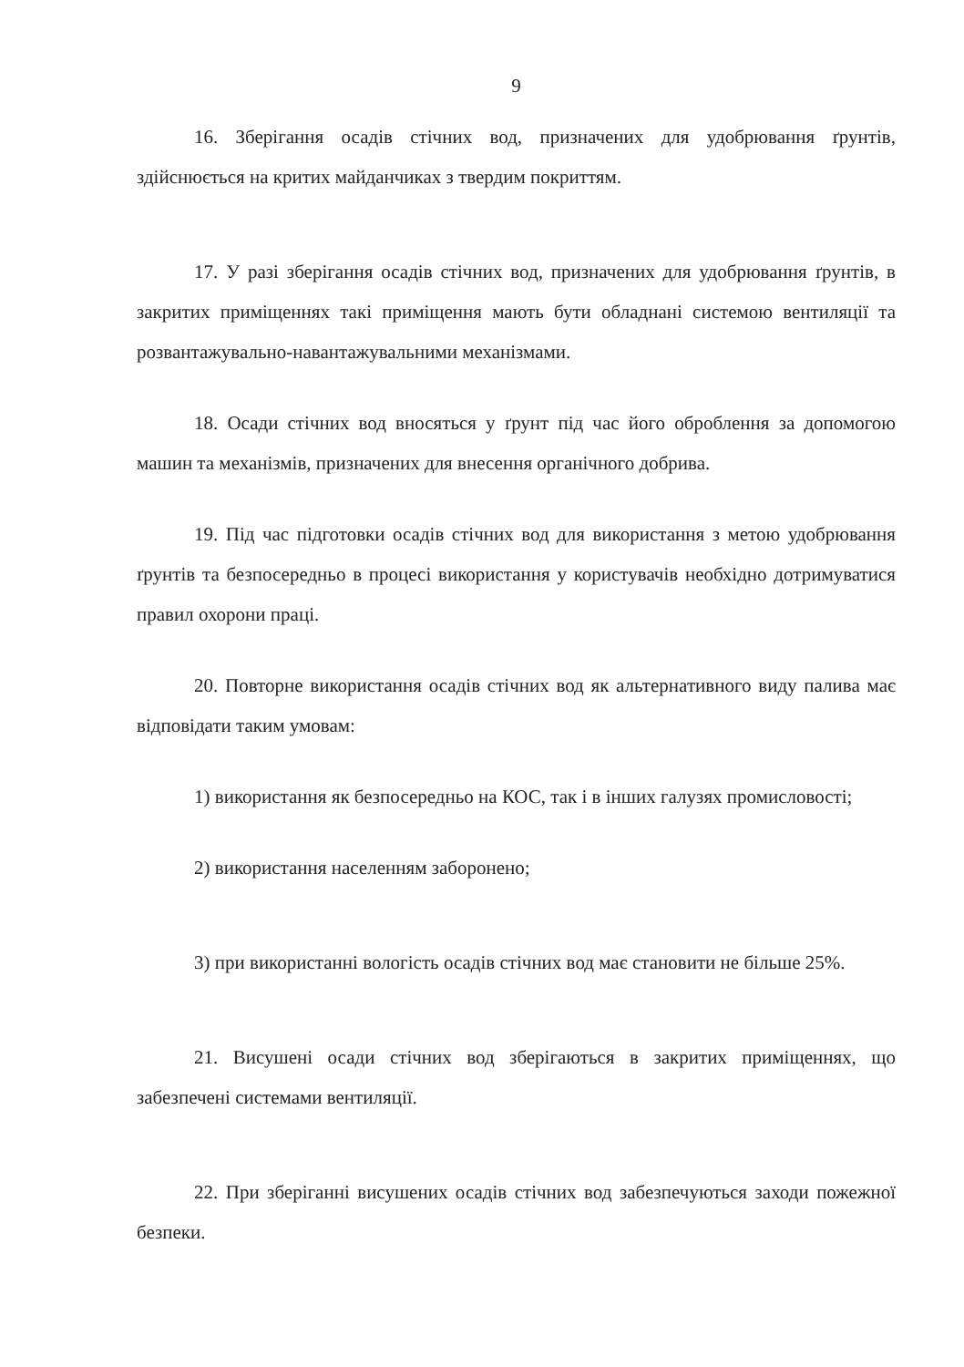9
16. Зберігання осадів стічних вод, призначених для удобрювання ґрунтів, здійснюється на критих майданчиках з твердим покриттям.
17. У разі зберігання осадів стічних вод, призначених для удобрювання ґрунтів, в закритих приміщеннях такі приміщення мають бути обладнані системою вентиляції та розвантажувально-навантажувальними механізмами.
18. Осади стічних вод вносяться у ґрунт під час його оброблення за допомогою машин та механізмів, призначених для внесення органічного добрива.
19. Під час підготовки осадів стічних вод для використання з метою удобрювання ґрунтів та безпосередньо в процесі використання у користувачів необхідно дотримуватися правил охорони праці.
20. Повторне використання осадів стічних вод як альтернативного виду палива має відповідати таким умовам:
1) використання як безпосередньо на КОС, так і в інших галузях промисловості;
2) використання населенням заборонено;
3) при використанні вологість осадів стічних вод має становити не більше 25%.
21. Висушені осади стічних вод зберігаються в закритих приміщеннях, що забезпечені системами вентиляції.
22. При зберіганні висушених осадів стічних вод забезпечуються заходи пожежної безпеки.